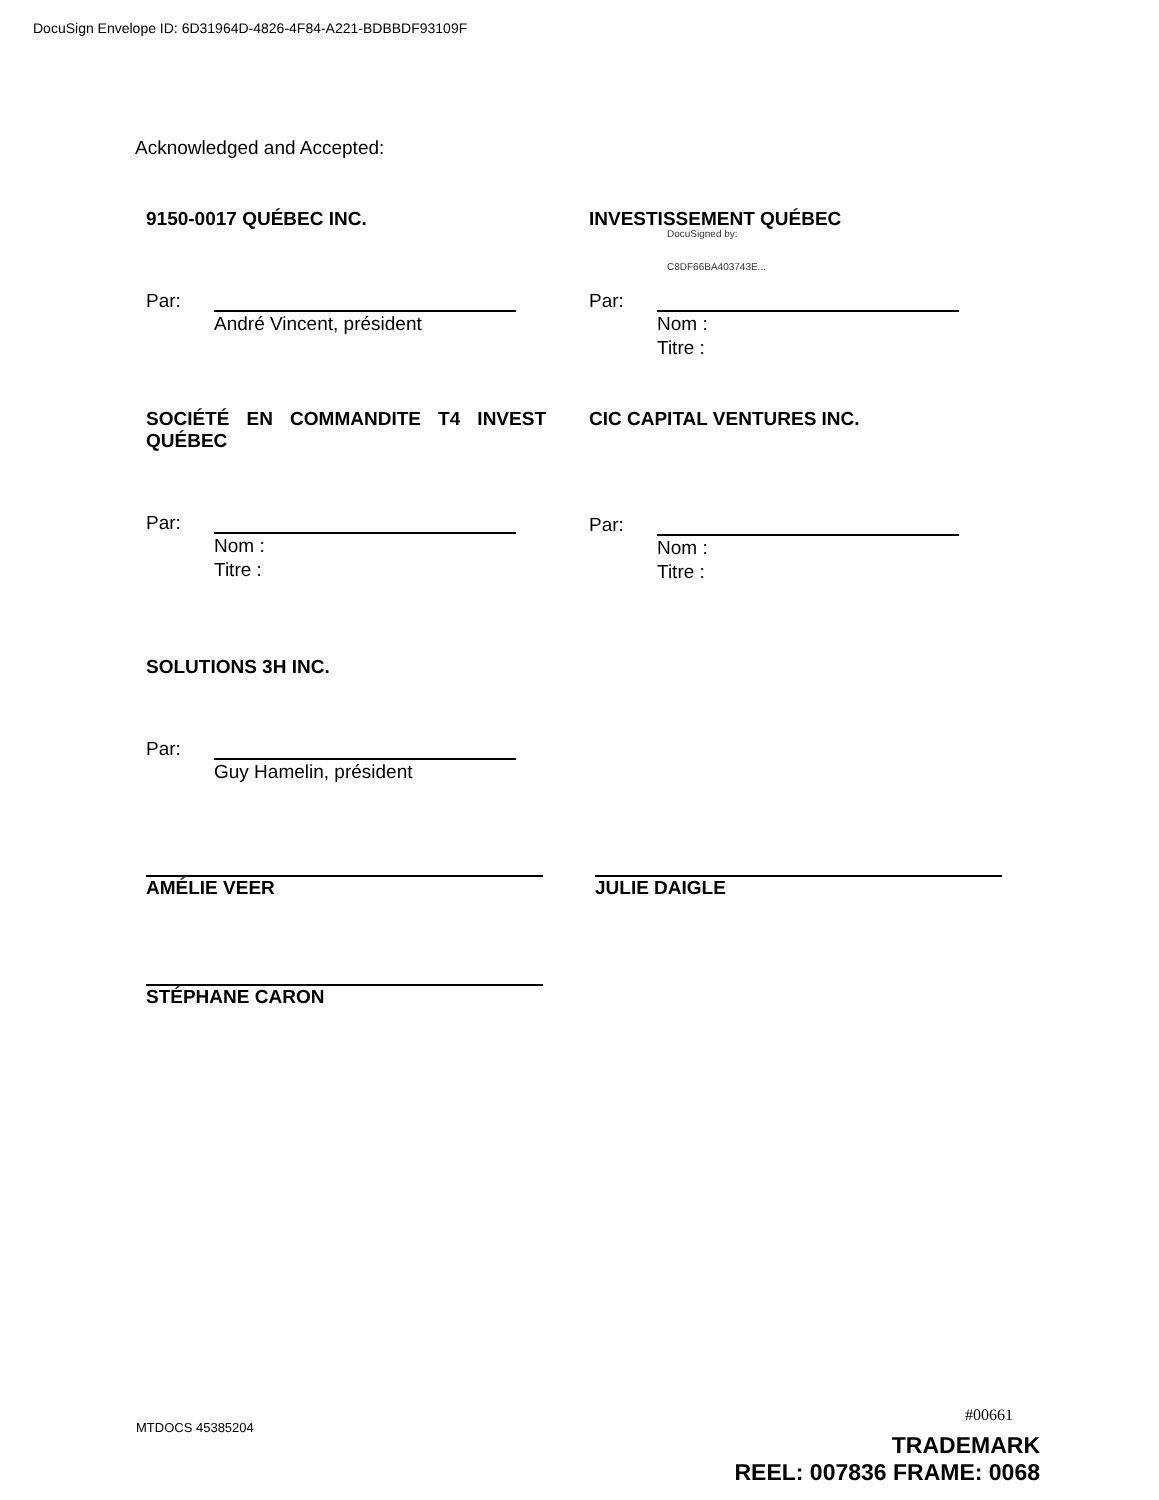DocuSign Envelope ID: 6D31964D-4826-4F84-A221-BDBBDF93109F
Acknowledged and Accepted:
9150-0017 QUÉBEC INC.
Par:
André Vincent, président
INVESTISSEMENT QUÉBEC
Par:
DocuSigned by:
C8DF66BA403743E...
Nom :
Titre :
SOCIÉTÉ EN COMMANDITE T4 INVEST QUÉBEC
Par:
Nom :
Titre :
CIC CAPITAL VENTURES INC.
Par:
Nom :
Titre :
SOLUTIONS 3H INC.
Par:
Guy Hamelin, président
AMÉLIE VEER JULIE DAIGLE
STÉPHANE CARON
MTDOCS 45385204
#00661
TRADEMARK
REEL: 007836 FRAME: 0068